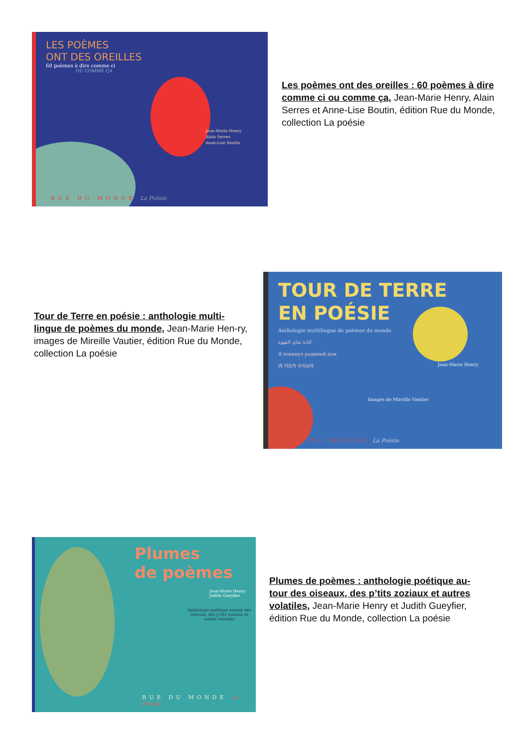LES POÈMES
ONT DES OREILLES
60 poèmes à dire comme ci
OU COMME ÇA
Jean-Marie Henry
Alain Serres
Anne-Lise Boutin
RUE DU MONDE La Poésie
Les poèmes ont des oreilles : 60 poèmes à dire comme ci ou comme ça, Jean-Marie Henry, Alain Serres et Anne-Lise Boutin, édition Rue du Monde, collection La poésie
Tour de Terre en poésie : anthologie multi-lingue de poèmes du monde, Jean-Marie Hen-ry, images de Mireille Vautier, édition Rue du Monde, collection La poésie
TOUR DE TERRE
EN POÉSIE
Anthologie multilingue de poèmes du monde
كتابة شاي القهوة
Я покинул родимый дом
内 마음속 우리님의
Jean-Marie Henry
Images de Mireille Vautier
RUE DU MONDE La Poésie
Plumes
de poèmes
Jean-Marie Henry
Judith Gueyfier
Anthologie poétique autour des oiseaux, des p'tits zoziaux et autres volatiles
RUE DU MONDE La Poésie
Plumes de poèmes : anthologie poétique au-tour des oiseaux, des p’tits zoziaux et autres volatiles, Jean-Marie Henry et Judith Gueyfier, édition Rue du Monde, collection La poésie